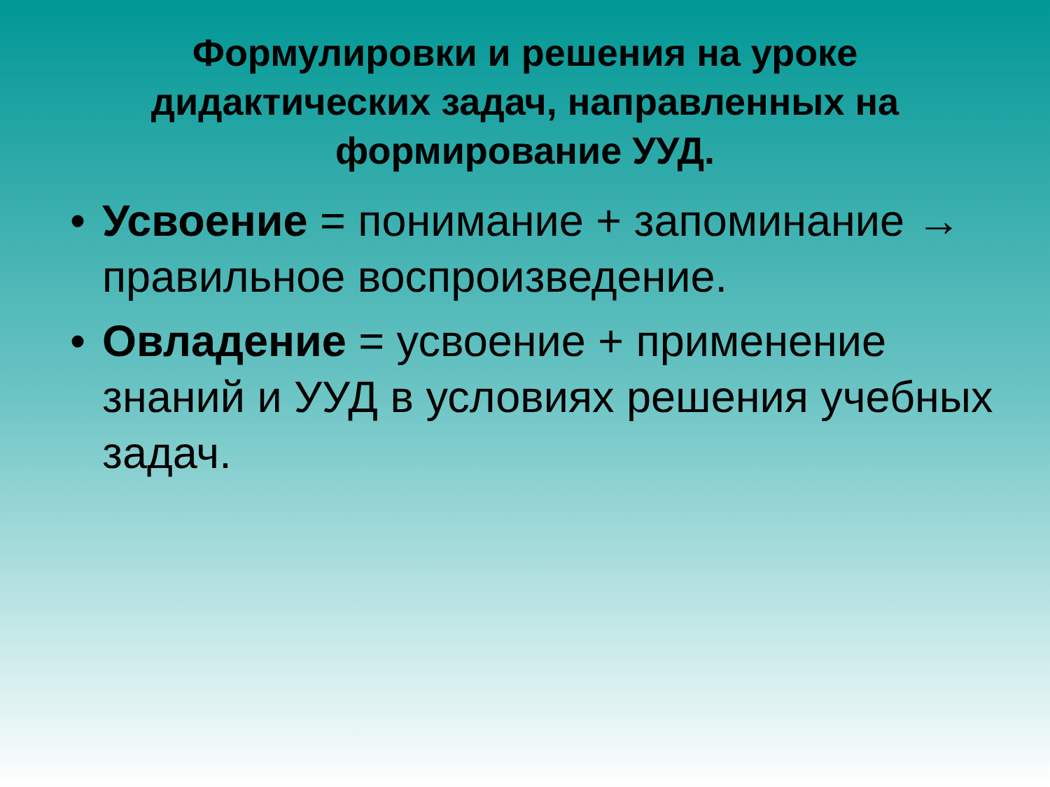Формулировки и решения на уроке дидактических задач, направленных на формирование УУД.
• Усвоение = понимание + запоминание → правильное воспроизведение.
• Овладение = усвоение + применение знаний и УУД в условиях решения учебных задач.